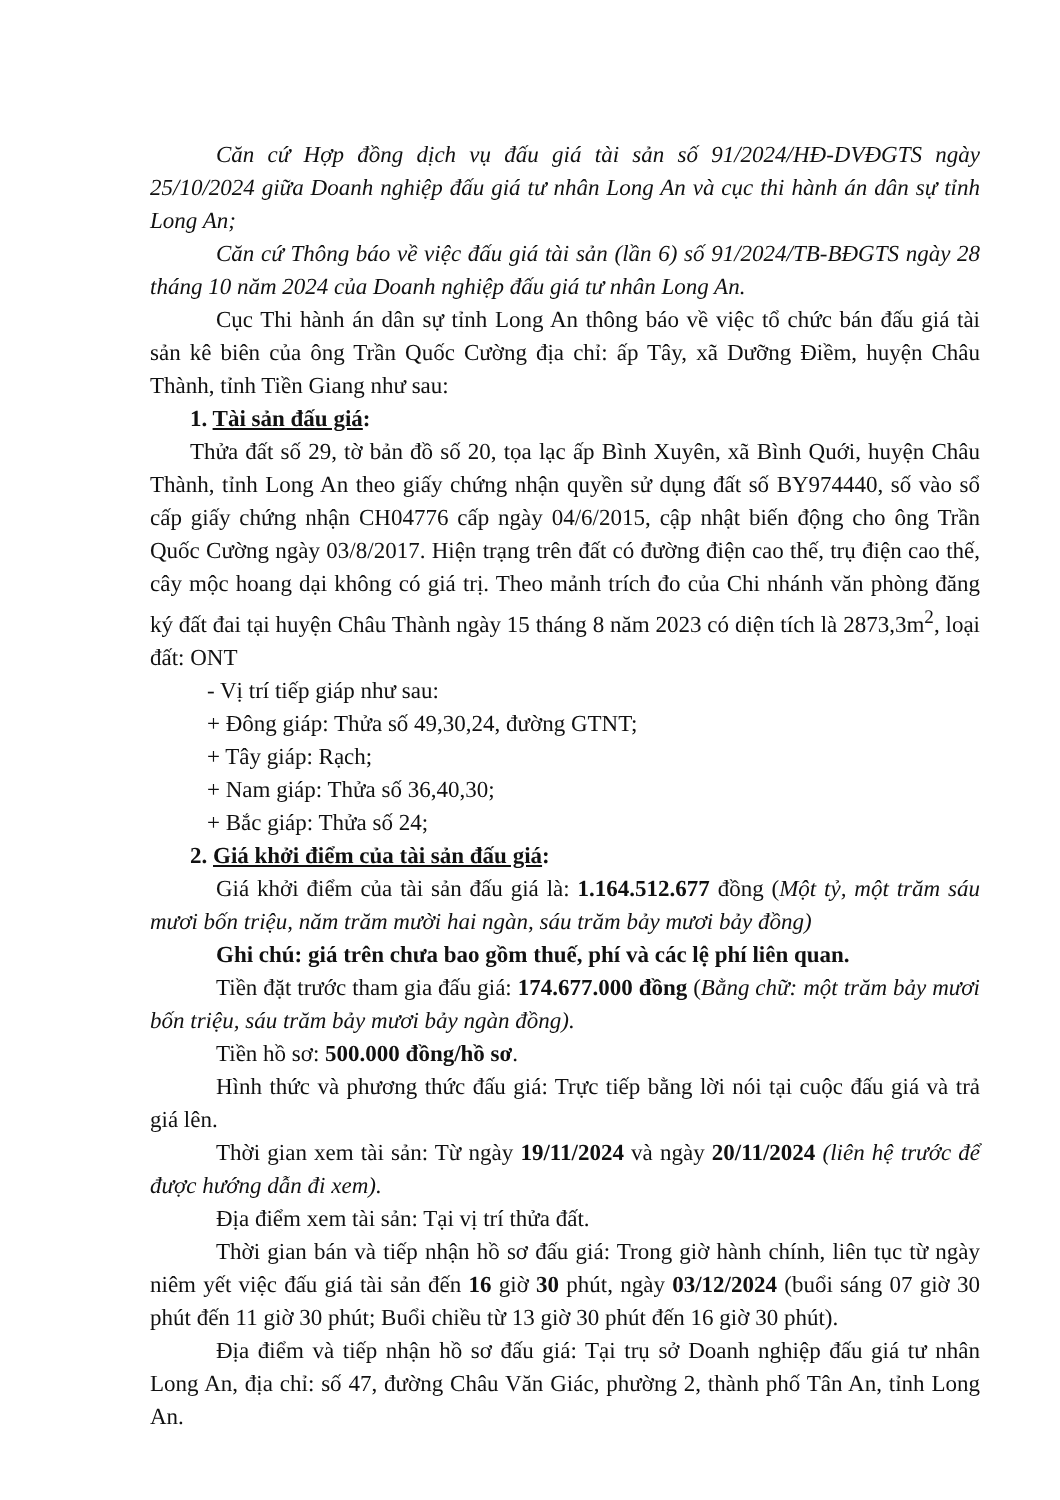Căn cứ Hợp đồng dịch vụ đấu giá tài sản số 91/2024/HĐ-DVĐGTS ngày 25/10/2024 giữa Doanh nghiệp đấu giá tư nhân Long An và cục thi hành án dân sự tỉnh Long An;
Căn cứ Thông báo về việc đấu giá tài sản (lần 6) số 91/2024/TB-BĐGTS ngày 28 tháng 10 năm 2024 của Doanh nghiệp đấu giá tư nhân Long An.
Cục Thi hành án dân sự tỉnh Long An thông báo về việc tổ chức bán đấu giá tài sản kê biên của ông Trần Quốc Cường địa chỉ: ấp Tây, xã Dưỡng Điềm, huyện Châu Thành, tỉnh Tiền Giang như sau:
1. Tài sản đấu giá:
Thửa đất số 29, tờ bản đồ số 20, tọa lạc ấp Bình Xuyên, xã Bình Quới, huyện Châu Thành, tỉnh Long An theo giấy chứng nhận quyền sử dụng đất số BY974440, số vào sổ cấp giấy chứng nhận CH04776 cấp ngày 04/6/2015, cập nhật biến động cho ông Trần Quốc Cường ngày 03/8/2017. Hiện trạng trên đất có đường điện cao thế, trụ điện cao thế, cây mộc hoang dại không có giá trị. Theo mảnh trích đo của Chi nhánh văn phòng đăng ký đất đai tại huyện Châu Thành ngày 15 tháng 8 năm 2023 có diện tích là 2873,3m<sup>2</sup>, loại đất: ONT
- Vị trí tiếp giáp như sau:
+ Đông giáp: Thửa số 49,30,24, đường GTNT;
+ Tây giáp: Rạch;
+ Nam giáp: Thửa số 36,40,30;
+ Bắc giáp: Thửa số 24;
2. Giá khởi điểm của tài sản đấu giá:
Giá khởi điểm của tài sản đấu giá là: 1.164.512.677 đồng (Một tỷ, một trăm sáu mươi bốn triệu, năm trăm mười hai ngàn, sáu trăm bảy mươi bảy đồng)
Ghi chú: giá trên chưa bao gồm thuế, phí và các lệ phí liên quan.
Tiền đặt trước tham gia đấu giá: 174.677.000 đồng (Bằng chữ: một trăm bảy mươi bốn triệu, sáu trăm bảy mươi bảy ngàn đồng).
Tiền hồ sơ: 500.000 đồng/hồ sơ.
Hình thức và phương thức đấu giá: Trực tiếp bằng lời nói tại cuộc đấu giá và trả giá lên.
Thời gian xem tài sản: Từ ngày 19/11/2024 và ngày 20/11/2024 (liên hệ trước để được hướng dẫn đi xem).
Địa điểm xem tài sản: Tại vị trí thửa đất.
Thời gian bán và tiếp nhận hồ sơ đấu giá: Trong giờ hành chính, liên tục từ ngày niêm yết việc đấu giá tài sản đến 16 giờ 30 phút, ngày 03/12/2024 (buổi sáng 07 giờ 30 phút đến 11 giờ 30 phút; Buổi chiều từ 13 giờ 30 phút đến 16 giờ 30 phút).
Địa điểm và tiếp nhận hồ sơ đấu giá: Tại trụ sở Doanh nghiệp đấu giá tư nhân Long An, địa chỉ: số 47, đường Châu Văn Giác, phường 2, thành phố Tân An, tỉnh Long An.